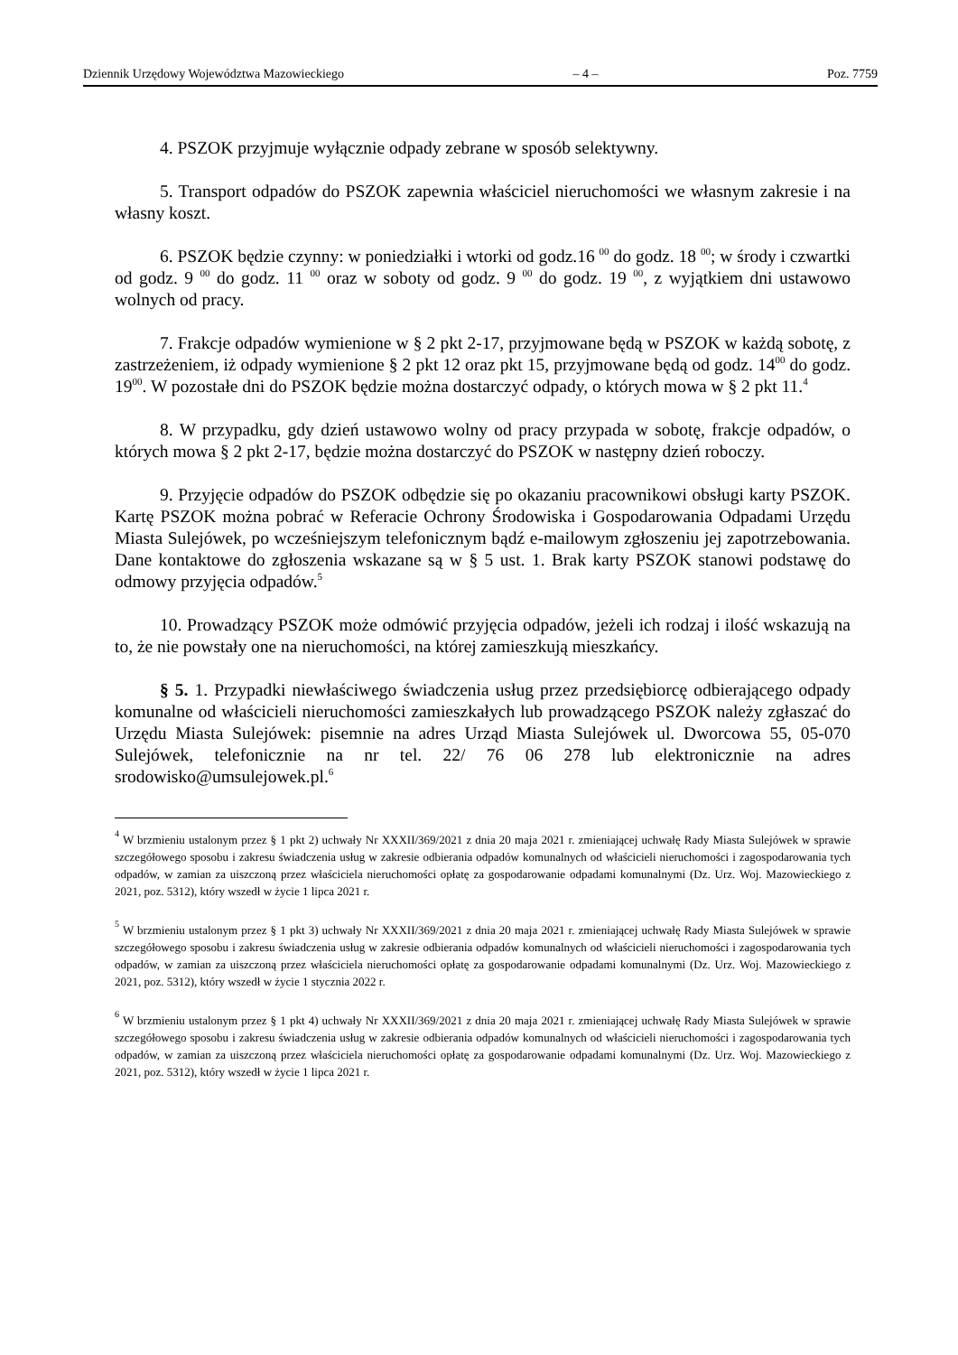Dziennik Urzędowy Województwa Mazowieckiego – 4 – Poz. 7759
4. PSZOK przyjmuje wyłącznie odpady zebrane w sposób selektywny.
5. Transport odpadów do PSZOK zapewnia właściciel nieruchomości we własnym zakresie i na własny koszt.
6. PSZOK będzie czynny: w poniedziałki i wtorki od godz.16 <sup>00</sup> do godz. 18 <sup>00</sup>; w środy i czwartki od godz. 9 <sup>00</sup> do godz. 11 <sup>00</sup> oraz w soboty od godz. 9 <sup>00</sup> do godz. 19 <sup>00</sup>, z wyjątkiem dni ustawowo wolnych od pracy.
7. Frakcje odpadów wymienione w § 2 pkt 2-17, przyjmowane będą w PSZOK w każdą sobotę, z zastrzeżeniem, iż odpady wymienione § 2 pkt 12 oraz pkt 15, przyjmowane będą od godz. 14<sup>00</sup> do godz. 19<sup>00</sup>. W pozostałe dni do PSZOK będzie można dostarczyć odpady, o których mowa w § 2 pkt 11.<sup>4</sup>
8. W przypadku, gdy dzień ustawowo wolny od pracy przypada w sobotę, frakcje odpadów, o których mowa § 2 pkt 2-17, będzie można dostarczyć do PSZOK w następny dzień roboczy.
9. Przyjęcie odpadów do PSZOK odbędzie się po okazaniu pracownikowi obsługi karty PSZOK. Kartę PSZOK można pobrać w Referacie Ochrony Środowiska i Gospodarowania Odpadami Urzędu Miasta Sulejówek, po wcześniejszym telefonicznym bądź e-mailowym zgłoszeniu jej zapotrzebowania. Dane kontaktowe do zgłoszenia wskazane są w § 5 ust. 1. Brak karty PSZOK stanowi podstawę do odmowy przyjęcia odpadów.<sup>5</sup>
10. Prowadzący PSZOK może odmówić przyjęcia odpadów, jeżeli ich rodzaj i ilość wskazują na to, że nie powstały one na nieruchomości, na której zamieszkują mieszkańcy.
§ 5. 1. Przypadki niewłaściwego świadczenia usług przez przedsiębiorcę odbierającego odpady komunalne od właścicieli nieruchomości zamieszkałych lub prowadzącego PSZOK należy zgłaszać do Urzędu Miasta Sulejówek: pisemnie na adres Urząd Miasta Sulejówek ul. Dworcowa 55, 05-070 Sulejówek, telefonicznie na nr tel. 22/ 76 06 278 lub elektronicznie na adres srodowisko@umsulejowek.pl.<sup>6</sup>
<sup>4</sup> W brzmieniu ustalonym przez § 1 pkt 2) uchwały Nr XXXII/369/2021 z dnia 20 maja 2021 r. zmieniającej uchwałę Rady Miasta Sulejówek w sprawie szczegółowego sposobu i zakresu świadczenia usług w zakresie odbierania odpadów komunalnych od właścicieli nieruchomości i zagospodarowania tych odpadów, w zamian za uiszczoną przez właściciela nieruchomości opłatę za gospodarowanie odpadami komunalnymi (Dz. Urz. Woj. Mazowieckiego z 2021, poz. 5312), który wszedł w życie 1 lipca 2021 r.
<sup>5</sup> W brzmieniu ustalonym przez § 1 pkt 3) uchwały Nr XXXII/369/2021 z dnia 20 maja 2021 r. zmieniającej uchwałę Rady Miasta Sulejówek w sprawie szczegółowego sposobu i zakresu świadczenia usług w zakresie odbierania odpadów komunalnych od właścicieli nieruchomości i zagospodarowania tych odpadów, w zamian za uiszczoną przez właściciela nieruchomości opłatę za gospodarowanie odpadami komunalnymi (Dz. Urz. Woj. Mazowieckiego z 2021, poz. 5312), który wszedł w życie 1 stycznia 2022 r.
<sup>6</sup> W brzmieniu ustalonym przez § 1 pkt 4) uchwały Nr XXXII/369/2021 z dnia 20 maja 2021 r. zmieniającej uchwałę Rady Miasta Sulejówek w sprawie szczegółowego sposobu i zakresu świadczenia usług w zakresie odbierania odpadów komunalnych od właścicieli nieruchomości i zagospodarowania tych odpadów, w zamian za uiszczoną przez właściciela nieruchomości opłatę za gospodarowanie odpadami komunalnymi (Dz. Urz. Woj. Mazowieckiego z 2021, poz. 5312), który wszedł w życie 1 lipca 2021 r.